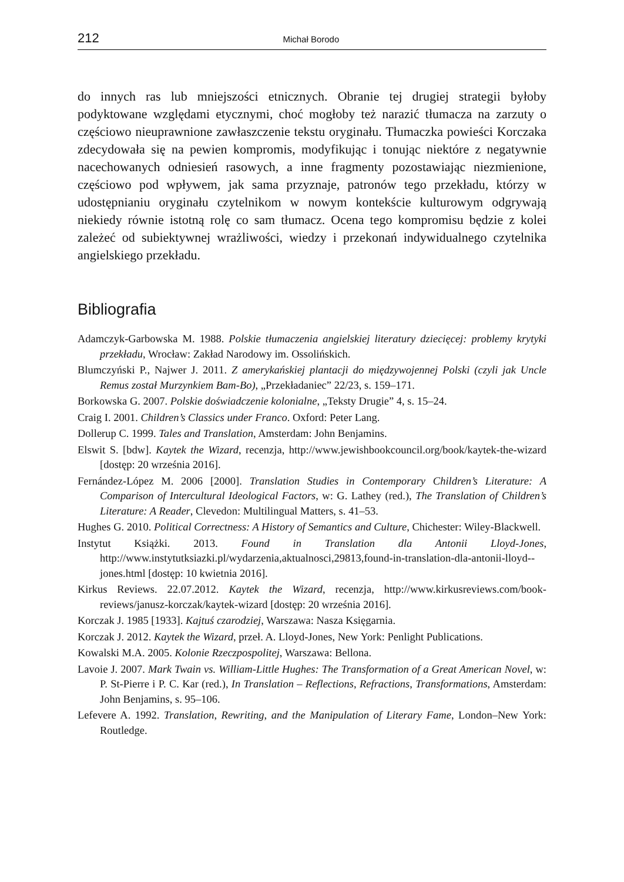212 Michał Borodo
do innych ras lub mniejszości etnicznych. Obranie tej drugiej strategii byłoby podyktowane względami etycznymi, choć mogłoby też narazić tłumacza na zarzuty o częściowo nieuprawnione zawłaszczenie tekstu oryginału. Tłumaczka powieści Korczaka zdecydowała się na pewien kompromis, modyfikując i tonując niektóre z negatywnie nacechowanych odniesień rasowych, a inne fragmenty pozostawiając niezmienione, częściowo pod wpływem, jak sama przyznaje, patronów tego przekładu, którzy w udostępnianiu oryginału czytelnikom w nowym kontekście kulturowym odgrywają niekiedy równie istotną rolę co sam tłumacz. Ocena tego kompromisu będzie z kolei zależeć od subiektywnej wrażliwości, wiedzy i przekonań indywidualnego czytelnika angielskiego przekładu.
Bibliografia
Adamczyk-Garbowska M. 1988. Polskie tłumaczenia angielskiej literatury dziecięcej: problemy krytyki przekładu, Wrocław: Zakład Narodowy im. Ossolińskich.
Blumczyński P., Najwer J. 2011. Z amerykańskiej plantacji do międzywojennej Polski (czyli jak Uncle Remus został Murzynkiem Bam-Bo), „Przekładaniec” 22/23, s. 159–171.
Borkowska G. 2007. Polskie doświadczenie kolonialne, „Teksty Drugie” 4, s. 15–24.
Craig I. 2001. Children’s Classics under Franco. Oxford: Peter Lang.
Dollerup C. 1999. Tales and Translation, Amsterdam: John Benjamins.
Elswit S. [bdw]. Kaytek the Wizard, recenzja, http://www.jewishbookcouncil.org/book/kaytek-the-wizard [dostęp: 20 września 2016].
Fernández-López M. 2006 [2000]. Translation Studies in Contemporary Children’s Literature: A Comparison of Intercultural Ideological Factors, w: G. Lathey (red.), The Translation of Children’s Literature: A Reader, Clevedon: Multilingual Matters, s. 41–53.
Hughes G. 2010. Political Correctness: A History of Semantics and Culture, Chichester: Wiley-Blackwell.
Instytut Książki. 2013. Found in Translation dla Antonii Lloyd-Jones, http://www.instytutksiazki.pl/wydarzenia,aktualnosci,29813,found-in-translation-dla-antonii-lloyd--jones.html [dostęp: 10 kwietnia 2016].
Kirkus Reviews. 22.07.2012. Kaytek the Wizard, recenzja, http://www.kirkusreviews.com/book-reviews/janusz-korczak/kaytek-wizard [dostęp: 20 września 2016].
Korczak J. 1985 [1933]. Kajtuś czarodziej, Warszawa: Nasza Księgarnia.
Korczak J. 2012. Kaytek the Wizard, przeł. A. Lloyd-Jones, New York: Penlight Publications.
Kowalski M.A. 2005. Kolonie Rzeczpospolitej, Warszawa: Bellona.
Lavoie J. 2007. Mark Twain vs. William-Little Hughes: The Transformation of a Great American Novel, w: P. St-Pierre i P. C. Kar (red.), In Translation – Reflections, Refractions, Transformations, Amsterdam: John Benjamins, s. 95–106.
Lefevere A. 1992. Translation, Rewriting, and the Manipulation of Literary Fame, London–New York: Routledge.